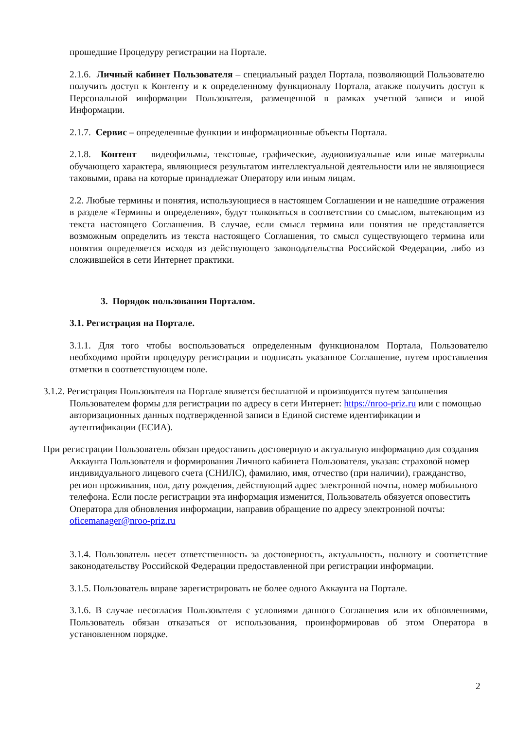прошедшие Процедуру регистрации на Портале.
2.1.6. Личный кабинет Пользователя – специальный раздел Портала, позволяющий Пользователю получить доступ к Контенту и к определенному функционалу Портала, атакже получить доступ к Персональной информации Пользователя, размещенной в рамках учетной записи и иной Информации.
2.1.7. Сервис – определенные функции и информационные объекты Портала.
2.1.8. Контент – видеофильмы, текстовые, графические, аудиовизуальные или иные материалы обучающего характера, являющиеся результатом интеллектуальной деятельности или не являющиеся таковыми, права на которые принадлежат Оператору или иным лицам.
2.2. Любые термины и понятия, использующиеся в настоящем Соглашении и не нашедшие отражения в разделе «Термины и определения», будут толковаться в соответствии со смыслом, вытекающим из текста настоящего Соглашения. В случае, если смысл термина или понятия не представляется возможным определить из текста настоящего Соглашения, то смысл существующего термина или понятия определяется исходя из действующего законодательства Российской Федерации, либо из сложившейся в сети Интернет практики.
3. Порядок пользования Порталом.
3.1. Регистрация на Портале.
3.1.1. Для того чтобы воспользоваться определенным функционалом Портала, Пользователю необходимо пройти процедуру регистрации и подписать указанное Соглашение, путем проставления отметки в соответствующем поле.
3.1.2. Регистрация Пользователя на Портале является бесплатной и производится путем заполнения Пользователем формы для регистрации по адресу в сети Интернет: https://nroo-priz.ru или с помощью авторизационных данных подтвержденной записи в Единой системе идентификации и аутентификации (ЕСИА).
При регистрации Пользователь обязан предоставить достоверную и актуальную информацию для создания Аккаунта Пользователя и формирования Личного кабинета Пользователя, указав: страховой номер индивидуального лицевого счета (СНИЛС), фамилию, имя, отчество (при наличии), гражданство, регион проживания, пол, дату рождения, действующий адрес электронной почты, номер мобильного телефона. Если после регистрации эта информация изменится, Пользователь обязуется оповестить Оператора для обновления информации, направив обращение по адресу электронной почты: oficemanager@nroo-priz.ru
3.1.4. Пользователь несет ответственность за достоверность, актуальность, полноту и соответствие законодательству Российской Федерации предоставленной при регистрации информации.
3.1.5. Пользователь вправе зарегистрировать не более одного Аккаунта на Портале.
3.1.6. В случае несогласия Пользователя с условиями данного Соглашения или их обновлениями, Пользователь обязан отказаться от использования, проинформировав об этом Оператора в установленном порядке.
2